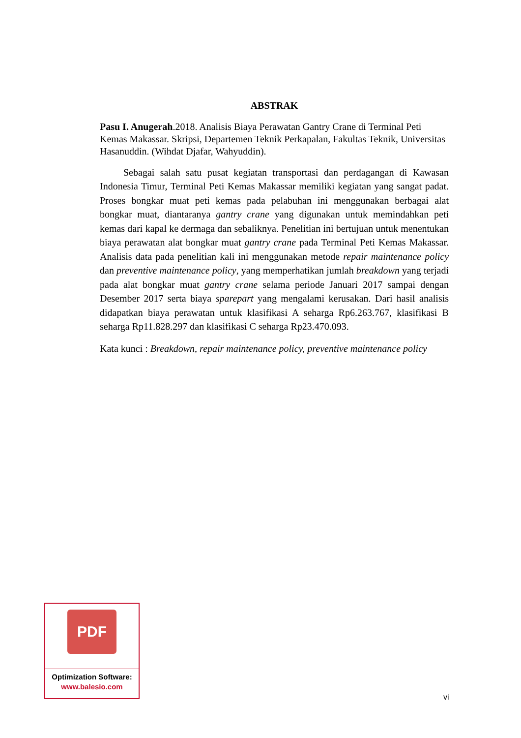ABSTRAK
Pasu I. Anugerah.2018. Analisis Biaya Perawatan Gantry Crane di Terminal Peti Kemas Makassar. Skripsi, Departemen Teknik Perkapalan, Fakultas Teknik, Universitas Hasanuddin. (Wihdat Djafar, Wahyuddin).
Sebagai salah satu pusat kegiatan transportasi dan perdagangan di Kawasan Indonesia Timur, Terminal Peti Kemas Makassar memiliki kegiatan yang sangat padat. Proses bongkar muat peti kemas pada pelabuhan ini menggunakan berbagai alat bongkar muat, diantaranya gantry crane yang digunakan untuk memindahkan peti kemas dari kapal ke dermaga dan sebaliknya. Penelitian ini bertujuan untuk menentukan biaya perawatan alat bongkar muat gantry crane pada Terminal Peti Kemas Makassar. Analisis data pada penelitian kali ini menggunakan metode repair maintenance policy dan preventive maintenance policy, yang memperhatikan jumlah breakdown yang terjadi pada alat bongkar muat gantry crane selama periode Januari 2017 sampai dengan Desember 2017 serta biaya sparepart yang mengalami kerusakan. Dari hasil analisis didapatkan biaya perawatan untuk klasifikasi A seharga Rp6.263.767, klasifikasi B seharga Rp11.828.297 dan klasifikasi C seharga Rp23.470.093.
Kata kunci : Breakdown, repair maintenance policy, preventive maintenance policy
PDF
Optimization Software:
www.balesio.com
vi